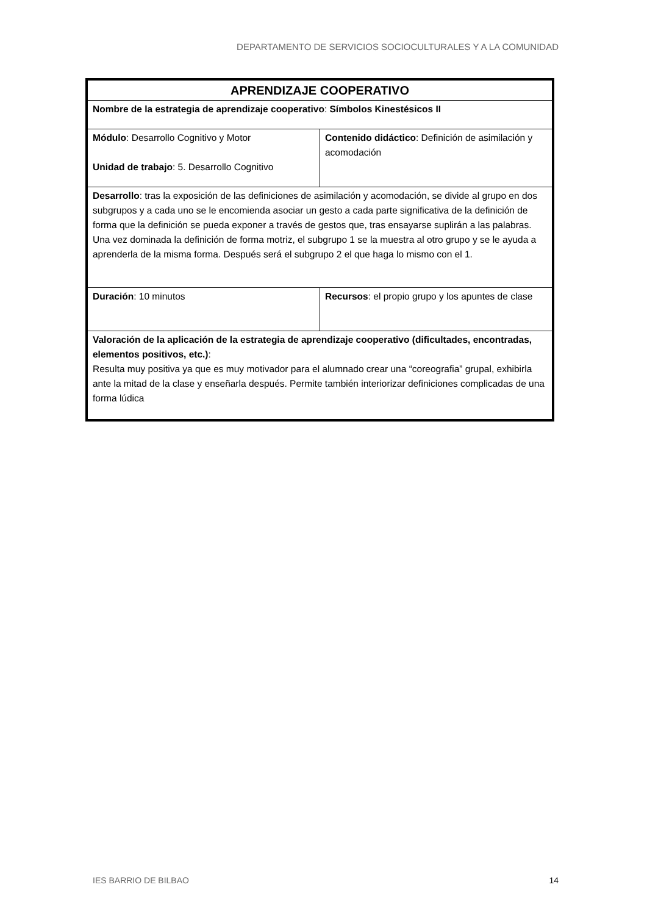DEPARTAMENTO DE SERVICIOS SOCIOCULTURALES Y A LA COMUNIDAD
| APRENDIZAJE COOPERATIVO | |
| Nombre de la estrategia de aprendizaje cooperativo : Símbolos Kinestésicos II | |
| Módulo : Desarrollo Cognitivo y Motor Unidad de trabajo : 5. Desarrollo Cognitivo | Contenido didáctico : Definición de asimilación y acomodación |
| Desarrollo : tras la exposición de las definiciones de asimilación y acomodación, se divide al grupo en dos subgrupos y a cada uno se le encomienda asociar un gesto a cada parte significativa de la definición de forma que la definición se pueda exponer a través de gestos que, tras ensayarse suplirán a las palabras. Una vez dominada la definición de forma motriz, el subgrupo 1 se la muestra al otro grupo y se le ayuda a aprenderla de la misma forma. Después será el subgrupo 2 el que haga lo mismo con el 1. | |
| Duración : 10 minutos | Recursos : el propio grupo y los apuntes de clase |
| Valoración de la aplicación de la estrategia de aprendizaje cooperativo (dificultades, encontradas, elementos positivos, etc.) : Resulta muy positiva ya que es muy motivador para el alumnado crear una “coreografia” grupal, exhibirla ante la mitad de la clase y enseñarla después. Permite también interiorizar definiciones complicadas de una forma lúdica | |
IES BARRIO DE BILBAO 14